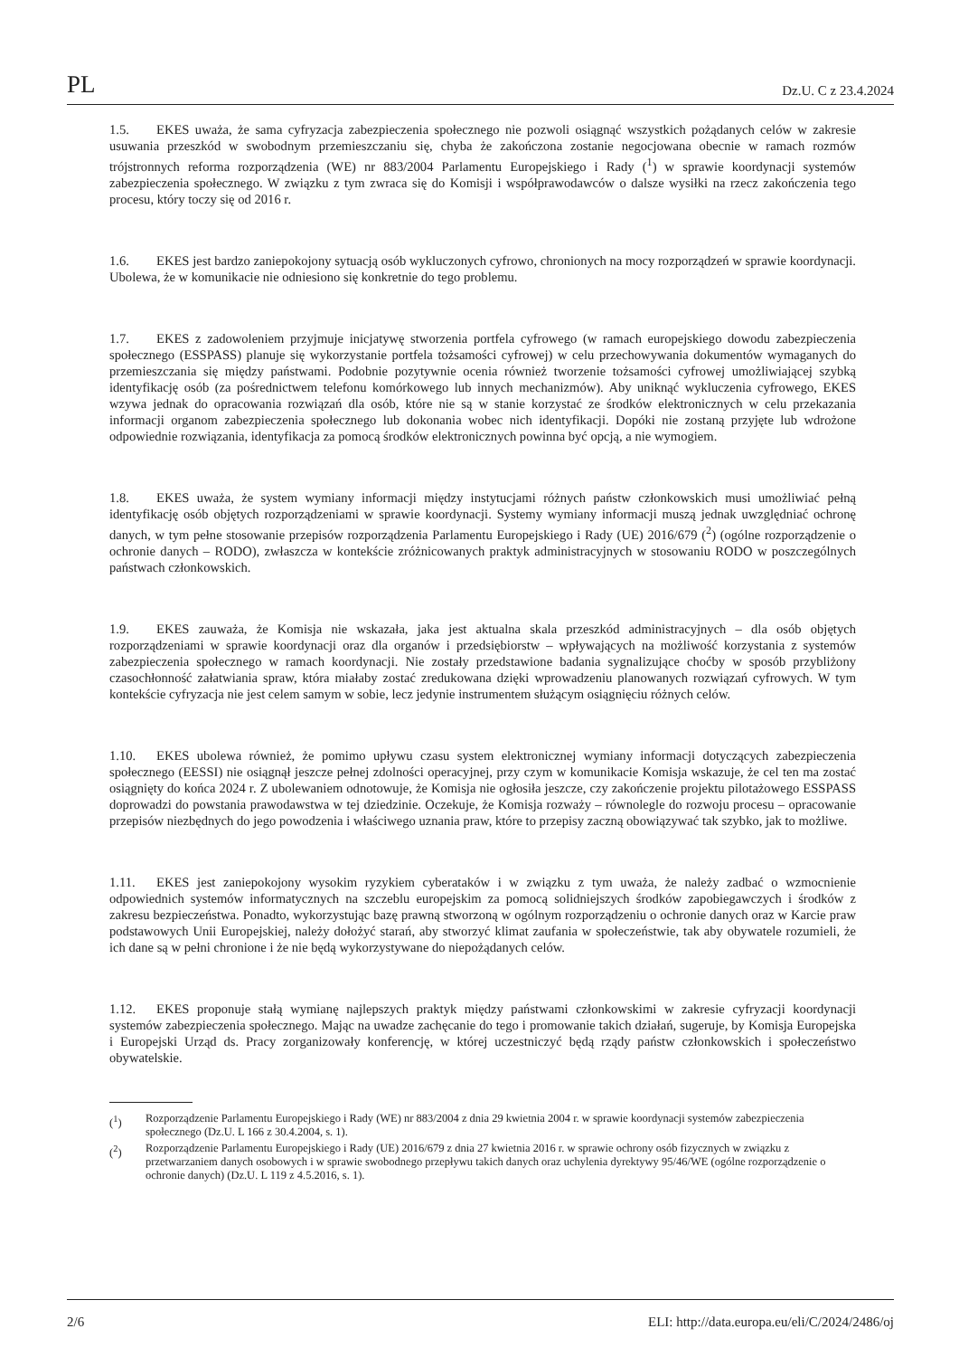PL Dz.U. C z 23.4.2024
1.5. EKES uważa, że sama cyfryzacja zabezpieczenia społecznego nie pozwoli osiągnąć wszystkich pożądanych celów w zakresie usuwania przeszkód w swobodnym przemieszczaniu się, chyba że zakończona zostanie negocjowana obecnie w ramach rozmów trójstronnych reforma rozporządzenia (WE) nr 883/2004 Parlamentu Europejskiego i Rady (<sup>1</sup>) w sprawie koordynacji systemów zabezpieczenia społecznego. W związku z tym zwraca się do Komisji i współprawodawców o dalsze wysiłki na rzecz zakończenia tego procesu, który toczy się od 2016 r.
1.6. EKES jest bardzo zaniepokojony sytuacją osób wykluczonych cyfrowo, chronionych na mocy rozporządzeń w sprawie koordynacji. Ubolewa, że w komunikacie nie odniesiono się konkretnie do tego problemu.
1.7. EKES z zadowoleniem przyjmuje inicjatywę stworzenia portfela cyfrowego (w ramach europejskiego dowodu zabezpieczenia społecznego (ESSPASS) planuje się wykorzystanie portfela tożsamości cyfrowej) w celu przechowywania dokumentów wymaganych do przemieszczania się między państwami. Podobnie pozytywnie ocenia również tworzenie tożsamości cyfrowej umożliwiającej szybką identyfikację osób (za pośrednictwem telefonu komórkowego lub innych mechanizmów). Aby uniknąć wykluczenia cyfrowego, EKES wzywa jednak do opracowania rozwiązań dla osób, które nie są w stanie korzystać ze środków elektronicznych w celu przekazania informacji organom zabezpieczenia społecznego lub dokonania wobec nich identyfikacji. Dopóki nie zostaną przyjęte lub wdrożone odpowiednie rozwiązania, identyfikacja za pomocą środków elektronicznych powinna być opcją, a nie wymogiem.
1.8. EKES uważa, że system wymiany informacji między instytucjami różnych państw członkowskich musi umożliwiać pełną identyfikację osób objętych rozporządzeniami w sprawie koordynacji. Systemy wymiany informacji muszą jednak uwzględniać ochronę danych, w tym pełne stosowanie przepisów rozporządzenia Parlamentu Europejskiego i Rady (UE) 2016/679 (<sup>2</sup>) (ogólne rozporządzenie o ochronie danych – RODO), zwłaszcza w kontekście zróżnicowanych praktyk administracyjnych w stosowaniu RODO w poszczególnych państwach członkowskich.
1.9. EKES zauważa, że Komisja nie wskazała, jaka jest aktualna skala przeszkód administracyjnych – dla osób objętych rozporządzeniami w sprawie koordynacji oraz dla organów i przedsiębiorstw – wpływających na możliwość korzystania z systemów zabezpieczenia społecznego w ramach koordynacji. Nie zostały przedstawione badania sygnalizujące choćby w sposób przybliżony czasochłonność załatwiania spraw, która miałaby zostać zredukowana dzięki wprowadzeniu planowanych rozwiązań cyfrowych. W tym kontekście cyfryzacja nie jest celem samym w sobie, lecz jedynie instrumentem służącym osiągnięciu różnych celów.
1.10. EKES ubolewa również, że pomimo upływu czasu system elektronicznej wymiany informacji dotyczących zabezpieczenia społecznego (EESSI) nie osiągnął jeszcze pełnej zdolności operacyjnej, przy czym w komunikacie Komisja wskazuje, że cel ten ma zostać osiągnięty do końca 2024 r. Z ubolewaniem odnotowuje, że Komisja nie ogłosiła jeszcze, czy zakończenie projektu pilotażowego ESSPASS doprowadzi do powstania prawodawstwa w tej dziedzinie. Oczekuje, że Komisja rozważy – równolegle do rozwoju procesu – opracowanie przepisów niezbędnych do jego powodzenia i właściwego uznania praw, które to przepisy zaczną obowiązywać tak szybko, jak to możliwe.
1.11. EKES jest zaniepokojony wysokim ryzykiem cyberataków i w związku z tym uważa, że należy zadbać o wzmocnienie odpowiednich systemów informatycznych na szczeblu europejskim za pomocą solidniejszych środków zapobiegawczych i środków z zakresu bezpieczeństwa. Ponadto, wykorzystując bazę prawną stworzoną w ogólnym rozporządzeniu o ochronie danych oraz w Karcie praw podstawowych Unii Europejskiej, należy dołożyć starań, aby stworzyć klimat zaufania w społeczeństwie, tak aby obywatele rozumieli, że ich dane są w pełni chronione i że nie będą wykorzystywane do niepożądanych celów.
1.12. EKES proponuje stałą wymianę najlepszych praktyk między państwami członkowskimi w zakresie cyfryzacji koordynacji systemów zabezpieczenia społecznego. Mając na uwadze zachęcanie do tego i promowanie takich działań, sugeruje, by Komisja Europejska i Europejski Urząd ds. Pracy zorganizowały konferencję, w której uczestniczyć będą rządy państw członkowskich i społeczeństwo obywatelskie.
(<sup>1</sup>) Rozporządzenie Parlamentu Europejskiego i Rady (WE) nr 883/2004 z dnia 29 kwietnia 2004 r. w sprawie koordynacji systemów zabezpieczenia społecznego (Dz.U. L 166 z 30.4.2004, s. 1).
(<sup>2</sup>) Rozporządzenie Parlamentu Europejskiego i Rady (UE) 2016/679 z dnia 27 kwietnia 2016 r. w sprawie ochrony osób fizycznych w związku z przetwarzaniem danych osobowych i w sprawie swobodnego przepływu takich danych oraz uchylenia dyrektywy 95/46/WE (ogólne rozporządzenie o ochronie danych) (Dz.U. L 119 z 4.5.2016, s. 1).
2/6 ELI: http://data.europa.eu/eli/C/2024/2486/oj